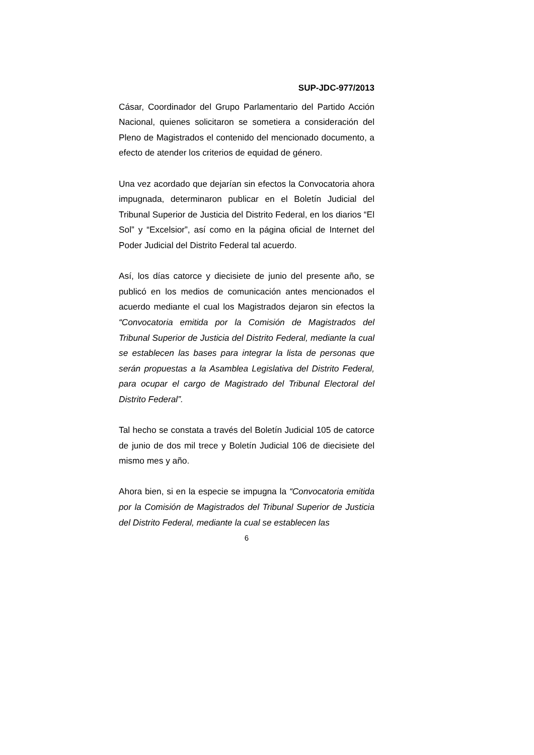SUP-JDC-977/2013
Cásar, Coordinador del Grupo Parlamentario del Partido Acción Nacional, quienes solicitaron se sometiera a consideración del Pleno de Magistrados el contenido del mencionado documento, a efecto de atender los criterios de equidad de género.
Una vez acordado que dejarían sin efectos la Convocatoria ahora impugnada, determinaron publicar en el Boletín Judicial del Tribunal Superior de Justicia del Distrito Federal, en los diarios “El Sol” y “Excelsior”, así como en la página oficial de Internet del Poder Judicial del Distrito Federal tal acuerdo.
Así, los días catorce y diecisiete de junio del presente año, se publicó en los medios de comunicación antes mencionados el acuerdo mediante el cual los Magistrados dejaron sin efectos la “Convocatoria emitida por la Comisión de Magistrados del Tribunal Superior de Justicia del Distrito Federal, mediante la cual se establecen las bases para integrar la lista de personas que serán propuestas a la Asamblea Legislativa del Distrito Federal, para ocupar el cargo de Magistrado del Tribunal Electoral del Distrito Federal”.
Tal hecho se constata a través del Boletín Judicial 105 de catorce de junio de dos mil trece y Boletín Judicial 106 de diecisiete del mismo mes y año.
Ahora bien, si en la especie se impugna la “Convocatoria emitida por la Comisión de Magistrados del Tribunal Superior de Justicia del Distrito Federal, mediante la cual se establecen las
6